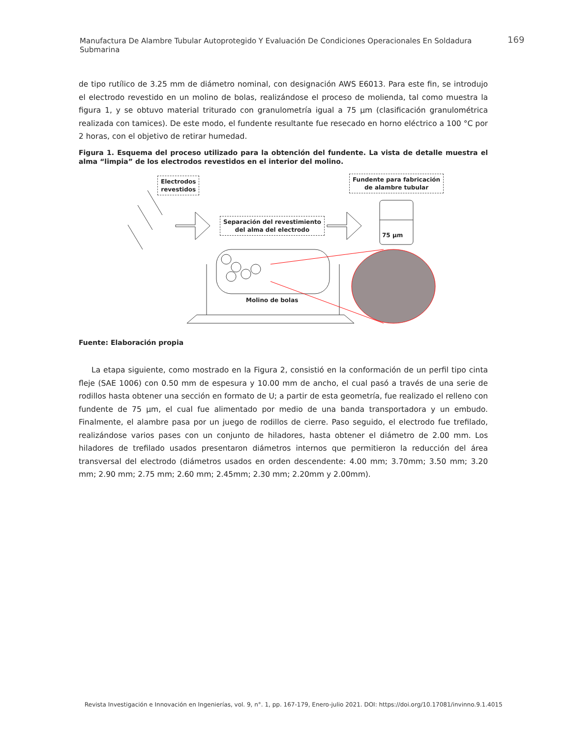Manufactura De Alambre Tubular Autoprotegido Y Evaluación De Condiciones Operacionales En Soldadura Submarina
169
de tipo rutílico de 3.25 mm de diámetro nominal, con designación AWS E6013. Para este fin, se introdujo el electrodo revestido en un molino de bolas, realizándose el proceso de molienda, tal como muestra la figura 1, y se obtuvo material triturado con granulometría igual a 75 µm (clasificación granulométrica realizada con tamices). De este modo, el fundente resultante fue resecado en horno eléctrico a 100 °C por 2 horas, con el objetivo de retirar humedad.
Figura 1. Esquema del proceso utilizado para la obtención del fundente. La vista de detalle muestra el alma “limpia” de los electrodos revestidos en el interior del molino.
Electrodos
revestidos
Fundente para fabricación
de alambre tubular
Separación del revestimiento
del alma del electrodo
75 µm
Molino de bolas
Fuente: Elaboración propia
La etapa siguiente, como mostrado en la Figura 2, consistió en la conformación de un perfil tipo cinta fleje (SAE 1006) con 0.50 mm de espesura y 10.00 mm de ancho, el cual pasó a través de una serie de rodillos hasta obtener una sección en formato de U; a partir de esta geometría, fue realizado el relleno con fundente de 75 µm, el cual fue alimentado por medio de una banda transportadora y un embudo. Finalmente, el alambre pasa por un juego de rodillos de cierre. Paso seguido, el electrodo fue trefilado, realizándose varios pases con un conjunto de hiladores, hasta obtener el diámetro de 2.00 mm. Los hiladores de trefilado usados presentaron diámetros internos que permitieron la reducción del área transversal del electrodo (diámetros usados en orden descendente: 4.00 mm; 3.70mm; 3.50 mm; 3.20 mm; 2.90 mm; 2.75 mm; 2.60 mm; 2.45mm; 2.30 mm; 2.20mm y 2.00mm).
Revista Investigación e Innovación en Ingenierías, vol. 9, n°. 1, pp. 167-179, Enero-julio 2021. DOI: https://doi.org/10.17081/invinno.9.1.4015